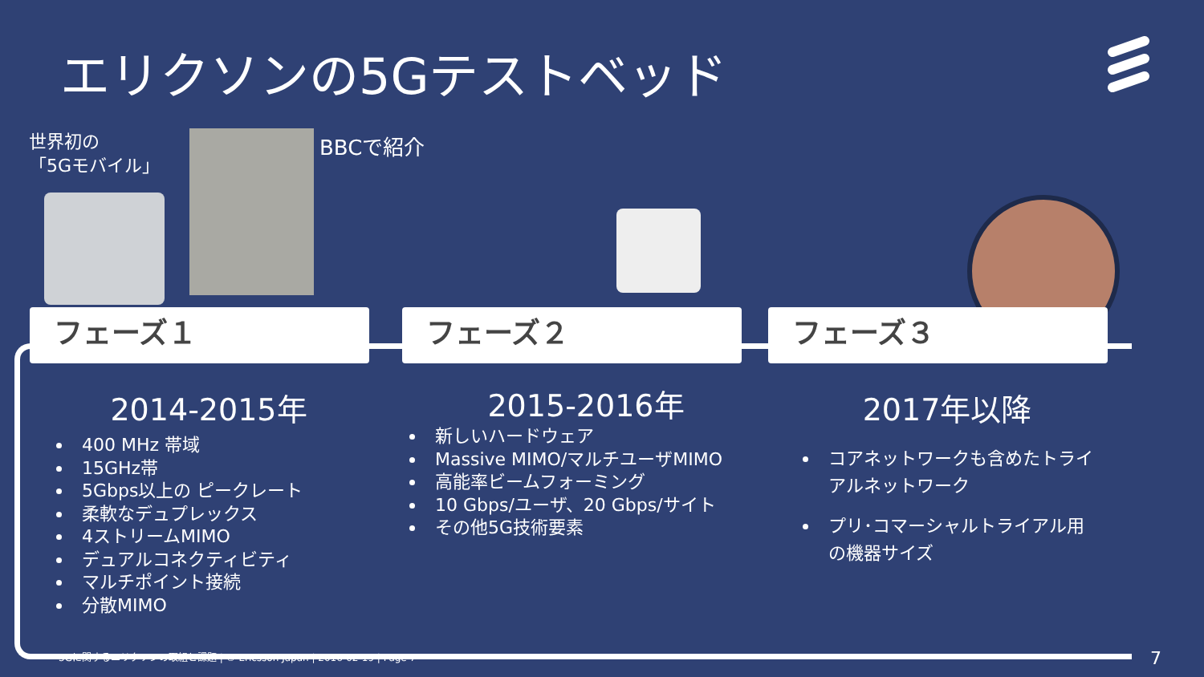エリクソンの5Gテストベッド
世界初の
「5Gモバイル」
BBCで紹介
フェーズ１ フェーズ２ フェーズ３
2014-2015年
400 MHz 帯域
15GHz帯
5Gbps以上の ピークレート
柔軟なデュプレックス
4ストリームMIMO
デュアルコネクティビティ
マルチポイント接続
分散MIMO
2015-2016年
新しいハードウェア
Massive MIMO/マルチユーザMIMO
高能率ビームフォーミング
10 Gbps/ユーザ、20 Gbps/サイト
その他5G技術要素
2017年以降
コアネットワークも含めたトライアルネットワーク
プリ･コマーシャルトライアル用の機器サイズ
5Gに関するエリクソンの取組と課題 | © Ericsson Japan | 2016-02-19 | Page 7
7